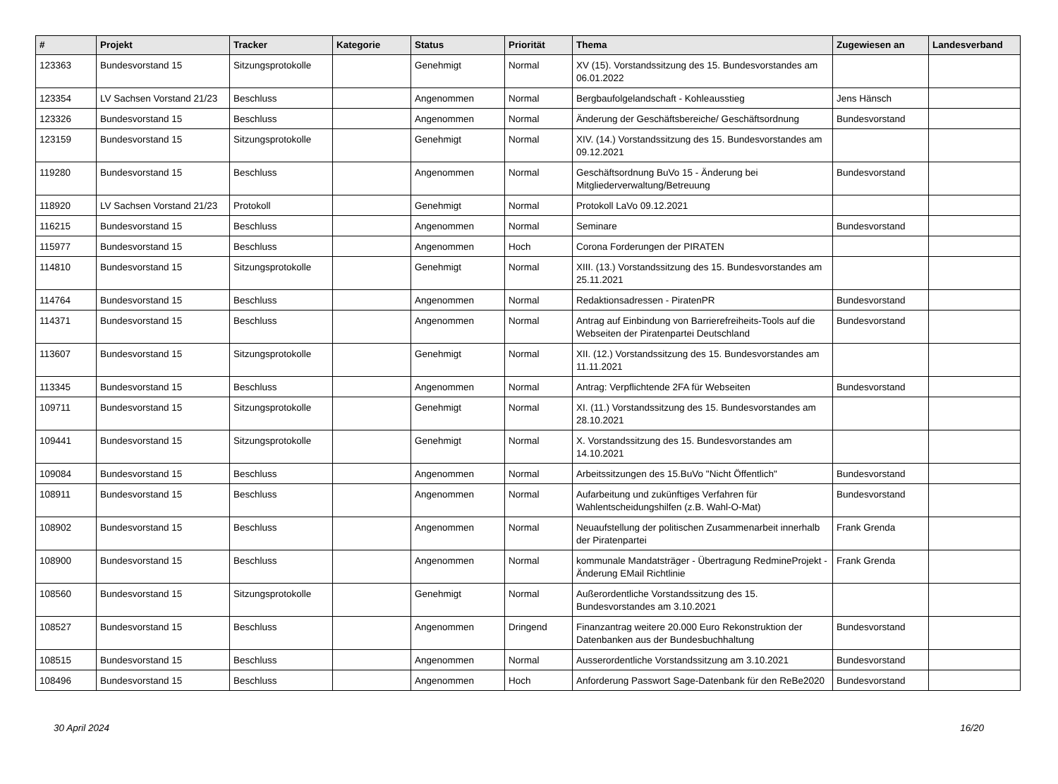| # | Projekt | Tracker | Kategorie | Status | Priorität | Thema | Zugewiesen an | Landesverband |
| --- | --- | --- | --- | --- | --- | --- | --- | --- |
| 123363 | Bundesvorstand 15 | Sitzungsprotokolle | | Genehmigt | Normal | XV (15). Vorstandssitzung des 15. Bundesvorstandes am 06.01.2022 | | |
| 123354 | LV Sachsen Vorstand 21/23 | Beschluss | | Angenommen | Normal | Bergbaufolgelandschaft - Kohleausstieg | Jens Hänsch | |
| 123326 | Bundesvorstand 15 | Beschluss | | Angenommen | Normal | Änderung der Geschäftsbereiche/ Geschäftsordnung | Bundesvorstand | |
| 123159 | Bundesvorstand 15 | Sitzungsprotokolle | | Genehmigt | Normal | XIV. (14.) Vorstandssitzung des 15. Bundesvorstandes am 09.12.2021 | | |
| 119280 | Bundesvorstand 15 | Beschluss | | Angenommen | Normal | Geschäftsordnung BuVo 15 - Änderung bei Mitgliederverwaltung/Betreuung | Bundesvorstand | |
| 118920 | LV Sachsen Vorstand 21/23 | Protokoll | | Genehmigt | Normal | Protokoll LaVo 09.12.2021 | | |
| 116215 | Bundesvorstand 15 | Beschluss | | Angenommen | Normal | Seminare | Bundesvorstand | |
| 115977 | Bundesvorstand 15 | Beschluss | | Angenommen | Hoch | Corona Forderungen der PIRATEN | | |
| 114810 | Bundesvorstand 15 | Sitzungsprotokolle | | Genehmigt | Normal | XIII. (13.) Vorstandssitzung des 15. Bundesvorstandes am 25.11.2021 | | |
| 114764 | Bundesvorstand 15 | Beschluss | | Angenommen | Normal | Redaktionsadressen - PiratenPR | Bundesvorstand | |
| 114371 | Bundesvorstand 15 | Beschluss | | Angenommen | Normal | Antrag auf Einbindung von Barrierefreiheits-Tools auf die Webseiten der Piratenpartei Deutschland | Bundesvorstand | |
| 113607 | Bundesvorstand 15 | Sitzungsprotokolle | | Genehmigt | Normal | XII. (12.) Vorstandssitzung des 15. Bundesvorstandes am 11.11.2021 | | |
| 113345 | Bundesvorstand 15 | Beschluss | | Angenommen | Normal | Antrag: Verpflichtende 2FA für Webseiten | Bundesvorstand | |
| 109711 | Bundesvorstand 15 | Sitzungsprotokolle | | Genehmigt | Normal | XI. (11.) Vorstandssitzung des 15. Bundesvorstandes am 28.10.2021 | | |
| 109441 | Bundesvorstand 15 | Sitzungsprotokolle | | Genehmigt | Normal | X. Vorstandssitzung des 15. Bundesvorstandes am 14.10.2021 | | |
| 109084 | Bundesvorstand 15 | Beschluss | | Angenommen | Normal | Arbeitssitzungen des 15.BuVo "Nicht Öffentlich" | Bundesvorstand | |
| 108911 | Bundesvorstand 15 | Beschluss | | Angenommen | Normal | Aufarbeitung und zukünftiges Verfahren für Wahlentscheidungshilfen (z.B. Wahl-O-Mat) | Bundesvorstand | |
| 108902 | Bundesvorstand 15 | Beschluss | | Angenommen | Normal | Neuaufstellung der politischen Zusammenarbeit innerhalb der Piratenpartei | Frank Grenda | |
| 108900 | Bundesvorstand 15 | Beschluss | | Angenommen | Normal | kommunale Mandatsträger - Übertragung RedmineProjekt - Änderung EMail Richtlinie | Frank Grenda | |
| 108560 | Bundesvorstand 15 | Sitzungsprotokolle | | Genehmigt | Normal | Außerordentliche Vorstandssitzung des 15. Bundesvorstandes am 3.10.2021 | | |
| 108527 | Bundesvorstand 15 | Beschluss | | Angenommen | Dringend | Finanzantrag weitere 20.000 Euro Rekonstruktion der Datenbanken aus der Bundesbuchhaltung | Bundesvorstand | |
| 108515 | Bundesvorstand 15 | Beschluss | | Angenommen | Normal | Ausserordentliche Vorstandssitzung am 3.10.2021 | Bundesvorstand | |
| 108496 | Bundesvorstand 15 | Beschluss | | Angenommen | Hoch | Anforderung Passwort Sage-Datenbank für den ReBe2020 | Bundesvorstand | |
30 April 2024 16/20